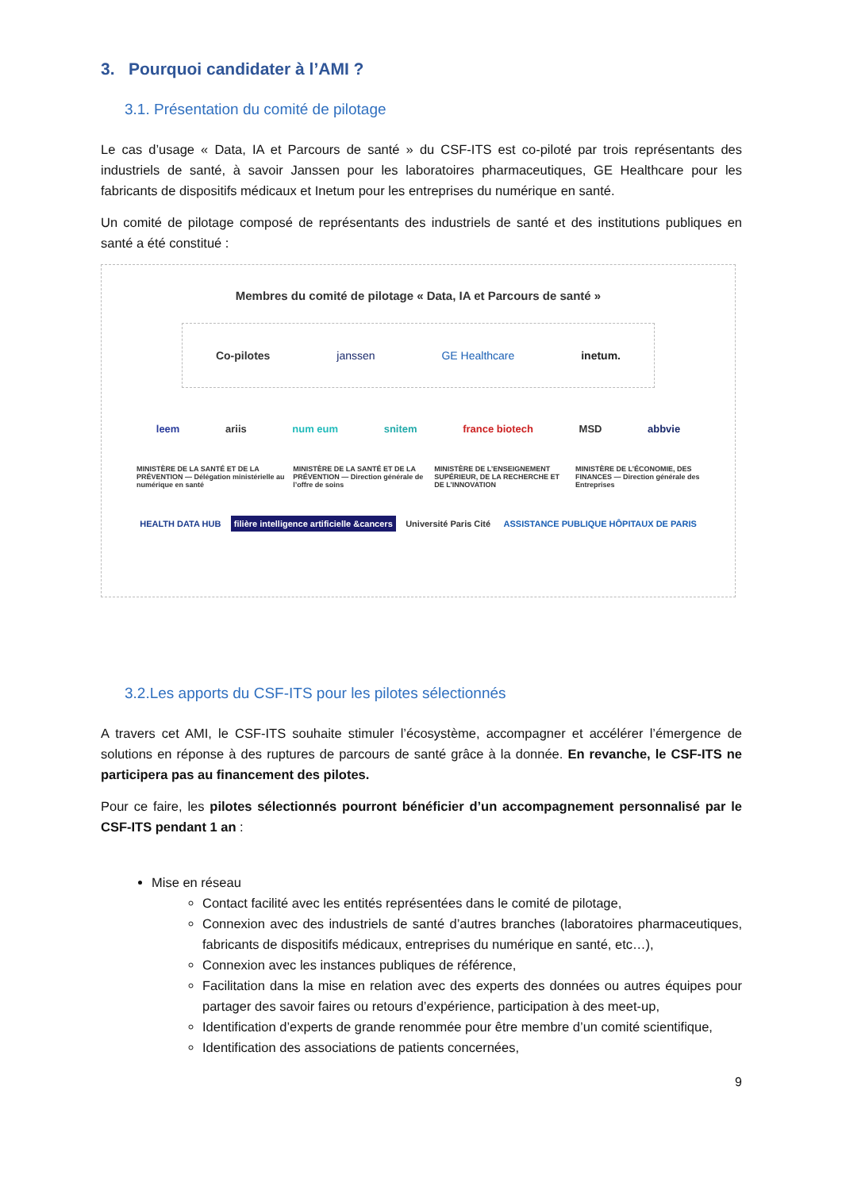3. Pourquoi candidater à l’AMI ?
3.1. Présentation du comité de pilotage
Le cas d’usage « Data, IA et Parcours de santé » du CSF-ITS est co-piloté par trois représentants des industriels de santé, à savoir Janssen pour les laboratoires pharmaceutiques, GE Healthcare pour les fabricants de dispositifs médicaux et Inetum pour les entreprises du numérique en santé.
Un comité de pilotage composé de représentants des industriels de santé et des institutions publiques en santé a été constitué :
Membres du comité de pilotage « Data, IA et Parcours de santé »
Co-pilotes janssen GE Healthcare inetum.
leem ariis num eum snitem france biotech MSD abbvie
MINISTÈRE DE LA SANTÉ ET DE LA PRÉVENTION — Délégation ministérielle au numérique en santé MINISTÈRE DE LA SANTÉ ET DE LA PRÉVENTION — Direction générale de l’offre de soins MINISTÈRE DE L’ENSEIGNEMENT SUPÉRIEUR, DE LA RECHERCHE ET DE L’INNOVATION MINISTÈRE DE L’ÉCONOMIE, DES FINANCES — Direction générale des Entreprises
HEALTH DATA HUB filière intelligence artificielle &cancers Université Paris Cité ASSISTANCE PUBLIQUE HÔPITAUX DE PARIS
3.2.Les apports du CSF-ITS pour les pilotes sélectionnés
A travers cet AMI, le CSF-ITS souhaite stimuler l’écosystème, accompagner et accélérer l’émergence de solutions en réponse à des ruptures de parcours de santé grâce à la donnée. En revanche, le CSF-ITS ne participera pas au financement des pilotes.
Pour ce faire, les pilotes sélectionnés pourront bénéficier d’un accompagnement personnalisé par le CSF-ITS pendant 1 an :
Mise en réseau
Contact facilité avec les entités représentées dans le comité de pilotage,
Connexion avec des industriels de santé d’autres branches (laboratoires pharmaceutiques, fabricants de dispositifs médicaux, entreprises du numérique en santé, etc…),
Connexion avec les instances publiques de référence,
Facilitation dans la mise en relation avec des experts des données ou autres équipes pour partager des savoir faires ou retours d’expérience, participation à des meet-up,
Identification d’experts de grande renommée pour être membre d’un comité scientifique,
Identification des associations de patients concernées,
9